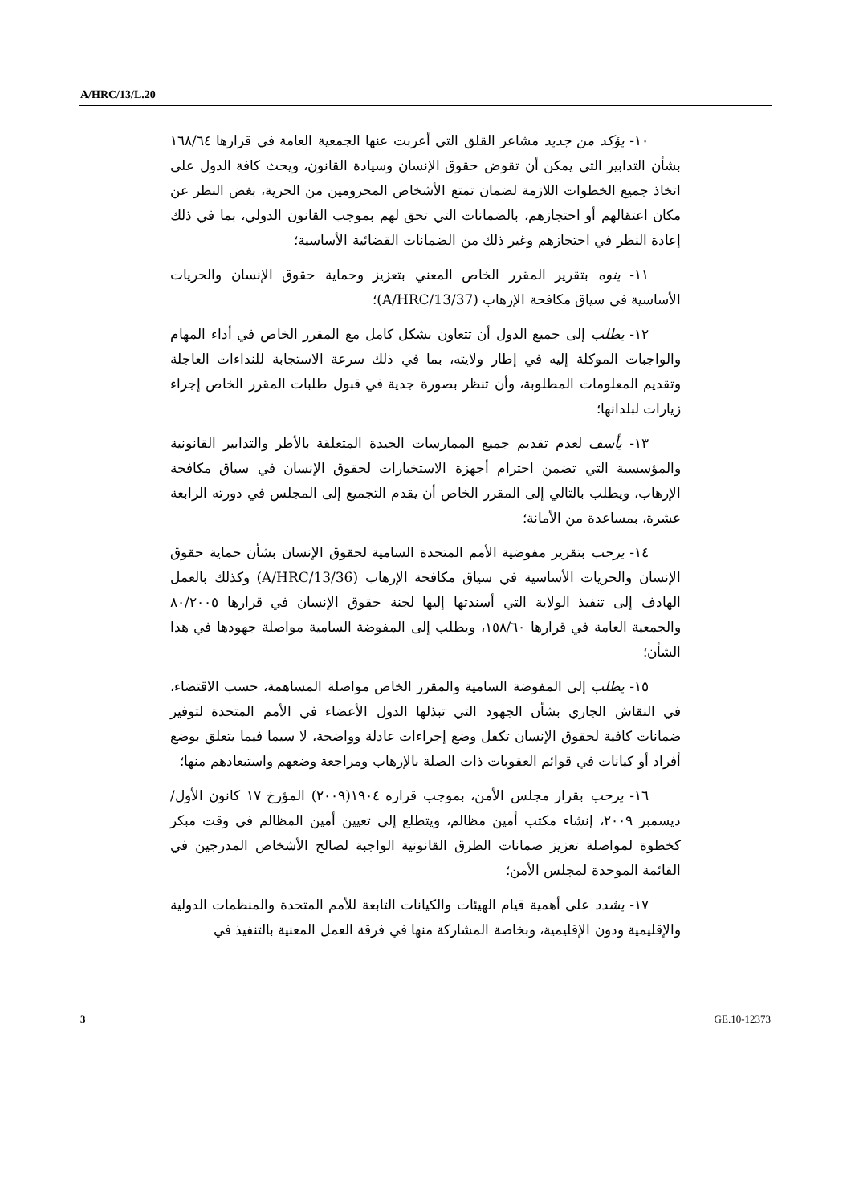A/HRC/13/L.20
١٠- يؤكد من جديد مشاعر القلق التي أعربت عنها الجمعية العامة في قرارها ١٦٨/٦٤ بشأن التدابير التي يمكن أن تقوض حقوق الإنسان وسيادة القانون، ويحث كافة الدول على اتخاذ جميع الخطوات اللازمة لضمان تمتع الأشخاص المحرومين من الحرية، بغض النظر عن مكان اعتقالهم أو احتجازهم، بالضمانات التي تحق لهم بموجب القانون الدولي، بما في ذلك إعادة النظر في احتجازهم وغير ذلك من الضمانات القضائية الأساسية؛
١١- ينوه بتقرير المقرر الخاص المعني بتعزيز وحماية حقوق الإنسان والحريات الأساسية في سياق مكافحة الإرهاب (A/HRC/13/37)؛
١٢- يطلب إلى جميع الدول أن تتعاون بشكل كامل مع المقرر الخاص في أداء المهام والواجبات الموكلة إليه في إطار ولايته، بما في ذلك سرعة الاستجابة للنداءات العاجلة وتقديم المعلومات المطلوبة، وأن تنظر بصورة جدية في قبول طلبات المقرر الخاص إجراء زيارات لبلدانها؛
١٣- يأسف لعدم تقديم جميع الممارسات الجيدة المتعلقة بالأطر والتدابير القانونية والمؤسسية التي تضمن احترام أجهزة الاستخبارات لحقوق الإنسان في سياق مكافحة الإرهاب، ويطلب بالتالي إلى المقرر الخاص أن يقدم التجميع إلى المجلس في دورته الرابعة عشرة، بمساعدة من الأمانة؛
١٤- يرحب بتقرير مفوضية الأمم المتحدة السامية لحقوق الإنسان بشأن حماية حقوق الإنسان والحريات الأساسية في سياق مكافحة الإرهاب (A/HRC/13/36) وكذلك بالعمل الهادف إلى تنفيذ الولاية التي أسندتها إليها لجنة حقوق الإنسان في قرارها ٨٠/٢٠٠٥ والجمعية العامة في قرارها ١٥٨/٦٠، ويطلب إلى المفوضة السامية مواصلة جهودها في هذا الشأن؛
١٥- يطلب إلى المفوضة السامية والمقرر الخاص مواصلة المساهمة، حسب الاقتضاء، في النقاش الجاري بشأن الجهود التي تبذلها الدول الأعضاء في الأمم المتحدة لتوفير ضمانات كافية لحقوق الإنسان تكفل وضع إجراءات عادلة وواضحة، لا سيما فيما يتعلق بوضع أفراد أو كيانات في قوائم العقوبات ذات الصلة بالإرهاب ومراجعة وضعهم واستبعادهم منها؛
١٦- يرحب بقرار مجلس الأمن، بموجب قراره ١٩٠٤(٢٠٠٩) المؤرخ ١٧ كانون الأول/ديسمبر ٢٠٠٩، إنشاء مكتب أمين مظالم، ويتطلع إلى تعيين أمين المظالم في وقت مبكر كخطوة لمواصلة تعزيز ضمانات الطرق القانونية الواجبة لصالح الأشخاص المدرجين في القائمة الموحدة لمجلس الأمن؛
١٧- يشدد على أهمية قيام الهيئات والكيانات التابعة للأمم المتحدة والمنظمات الدولية والإقليمية ودون الإقليمية، وبخاصة المشاركة منها في فرقة العمل المعنية بالتنفيذ في
3 GE.10-12373